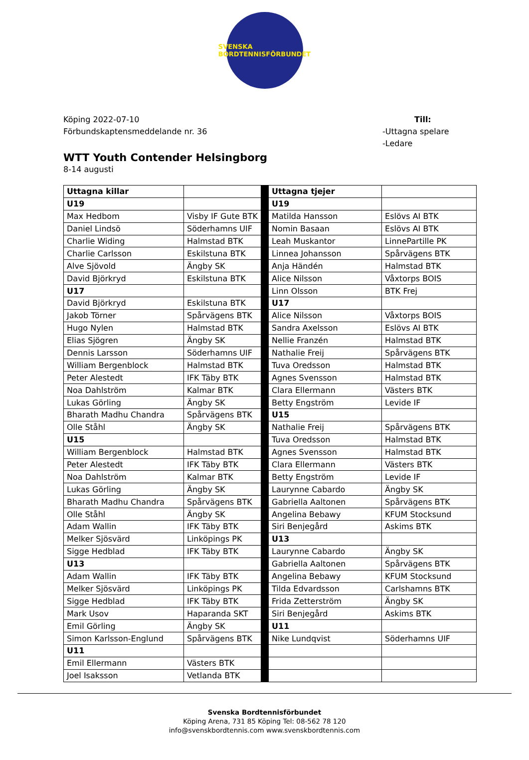SVENSKA BORDTENNISFÖRBUNDET
Köping 2022-07-10
Förbundskaptensmeddelande nr. 36
Till:
-Uttagna spelare
-Ledare
WTT Youth Contender Helsingborg
8-14 augusti
| Uttagna killar | | | Uttagna tjejer | |
| U19 | | | U19 | |
| Max Hedbom | Visby IF Gute BTK | | Matilda Hansson | Eslövs AI BTK |
| Daniel Lindsö | Söderhamns UIF | | Nomin Basaan | Eslövs AI BTK |
| Charlie Widing | Halmstad BTK | | Leah Muskantor | LinnePartille PK |
| Charlie Carlsson | Eskilstuna BTK | | Linnea Johansson | Spårvägens BTK |
| Alve Sjövold | Ängby SK | | Anja Händén | Halmstad BTK |
| David Björkryd | Eskilstuna BTK | | Alice Nilsson | Våxtorps BOIS |
| U17 | | | Linn Olsson | BTK Frej |
| David Björkryd | Eskilstuna BTK | | U17 | |
| Jakob Törner | Spårvägens BTK | | Alice Nilsson | Våxtorps BOIS |
| Hugo Nylen | Halmstad BTK | | Sandra Axelsson | Eslövs AI BTK |
| Elias Sjögren | Ängby SK | | Nellie Franzén | Halmstad BTK |
| Dennis Larsson | Söderhamns UIF | | Nathalie Freij | Spårvägens BTK |
| William Bergenblock | Halmstad BTK | | Tuva Oredsson | Halmstad BTK |
| Peter Alestedt | IFK Täby BTK | | Agnes Svensson | Halmstad BTK |
| Noa Dahlström | Kalmar BTK | | Clara Ellermann | Västers BTK |
| Lukas Görling | Ängby SK | | Betty Engström | Levide IF |
| Bharath Madhu Chandra | Spårvägens BTK | | U15 | |
| Olle Ståhl | Ängby SK | | Nathalie Freij | Spårvägens BTK |
| U15 | | | Tuva Oredsson | Halmstad BTK |
| William Bergenblock | Halmstad BTK | | Agnes Svensson | Halmstad BTK |
| Peter Alestedt | IFK Täby BTK | | Clara Ellermann | Västers BTK |
| Noa Dahlström | Kalmar BTK | | Betty Engström | Levide IF |
| Lukas Görling | Ängby SK | | Laurynne Cabardo | Ängby SK |
| Bharath Madhu Chandra | Spårvägens BTK | | Gabriella Aaltonen | Spårvägens BTK |
| Olle Ståhl | Ängby SK | | Angelina Bebawy | KFUM Stocksund |
| Adam Wallin | IFK Täby BTK | | Siri Benjegård | Askims BTK |
| Melker Sjösvärd | Linköpings PK | | U13 | |
| Sigge Hedblad | IFK Täby BTK | | Laurynne Cabardo | Ängby SK |
| U13 | | | Gabriella Aaltonen | Spårvägens BTK |
| Adam Wallin | IFK Täby BTK | | Angelina Bebawy | KFUM Stocksund |
| Melker Sjösvärd | Linköpings PK | | Tilda Edvardsson | Carlshamns BTK |
| Sigge Hedblad | IFK Täby BTK | | Frida Zetterström | Ängby SK |
| Mark Usov | Haparanda SKT | | Siri Benjegård | Askims BTK |
| Emil Görling | Ängby SK | | U11 | |
| Simon Karlsson-Englund | Spårvägens BTK | | Nike Lundqvist | Söderhamns UIF |
| U11 | | | | |
| Emil Ellermann | Västers BTK | | | |
| Joel Isaksson | Vetlanda BTK | | | |
Svenska Bordtennisförbundet
Köping Arena, 731 85 Köping Tel: 08-562 78 120
info@svenskbordtennis.com www.svenskbordtennis.com